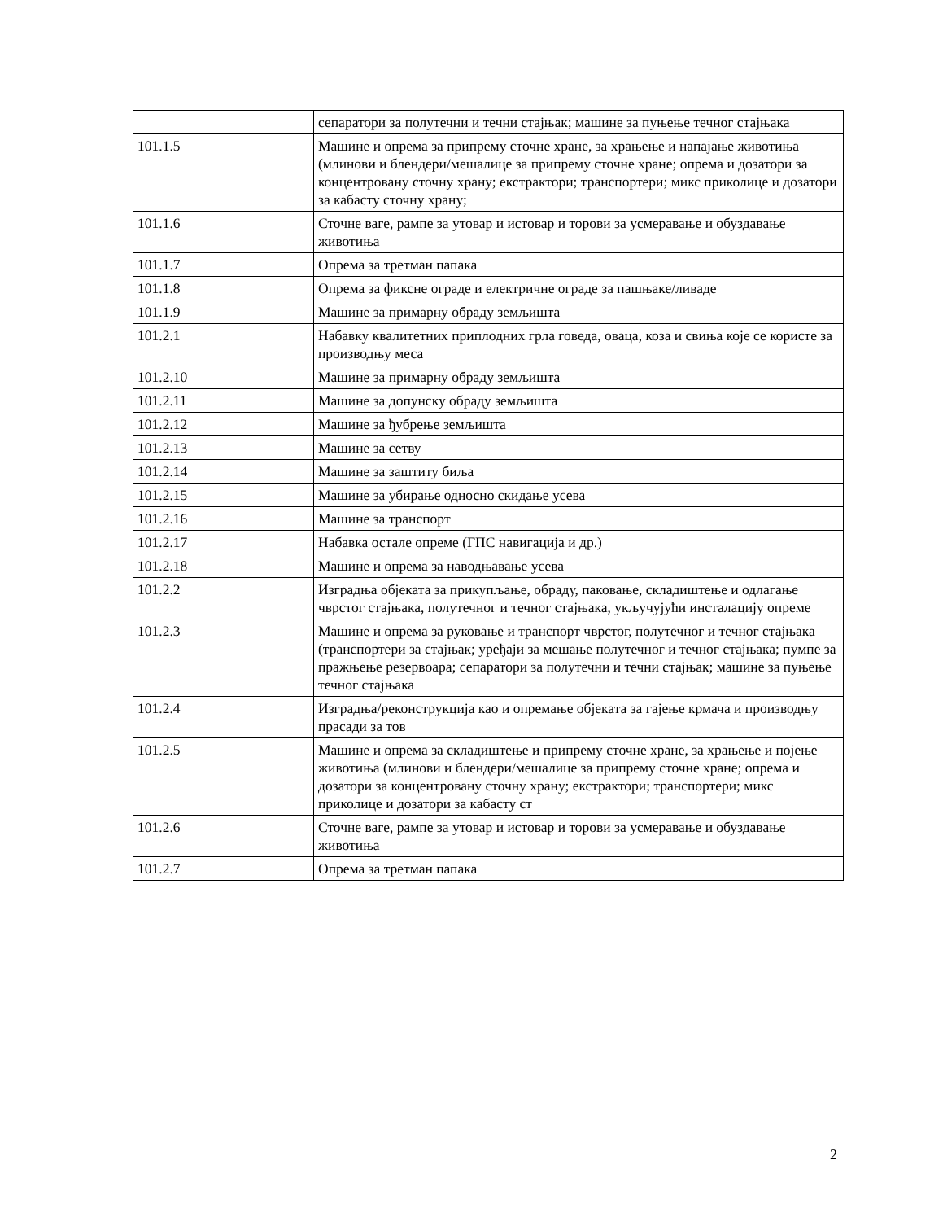| | сепаратори за полутечни и течни стајњак; машине за пуњење течног стајњака |
| 101.1.5 | Машине и опрема за припрему сточне хране, за храњење и напајање животиња (млинови и блендери/мешалице за припрему сточне хране; опрема и дозатори за концентровану сточну храну; екстрактори; транспортери; микс приколице и дозатори за кабасту сточну храну; |
| 101.1.6 | Сточне ваге, рампе за утовар и истовар и торови за усмеравање и обуздавање животиња |
| 101.1.7 | Опрема за третман папака |
| 101.1.8 | Опрема за фиксне ограде и електричне ограде за пашњаке/ливаде |
| 101.1.9 | Машине за примарну обраду земљишта |
| 101.2.1 | Набавку квалитетних приплодних грла говеда, оваца, коза и свиња које се користе за производњу меса |
| 101.2.10 | Машине за примарну обраду земљишта |
| 101.2.11 | Машине за допунску обраду земљишта |
| 101.2.12 | Машине за ђубрење земљишта |
| 101.2.13 | Машине за сетву |
| 101.2.14 | Машине за заштиту биља |
| 101.2.15 | Машине за убирање односно скидање усева |
| 101.2.16 | Машине за транспорт |
| 101.2.17 | Набавка остале опреме (ГПС навигација и др.) |
| 101.2.18 | Машине и опрема за наводњавање усева |
| 101.2.2 | Изградња објеката за прикупљање, обраду, паковање, складиштење и одлагање чврстог стајњака, полутечног и течног стајњака, укључујући инсталацију опреме |
| 101.2.3 | Машине и опрема за руковање и транспорт чврстог, полутечног и течног стајњака (транспортери за стајњак; уређаји за мешање полутечног и течног стајњака; пумпе за пражњење резервоара; сепаратори за полутечни и течни стајњак; машине за пуњење течног стајњака |
| 101.2.4 | Изградња/реконструкција као и опремање објеката за гајење крмача и производњу прасади за тов |
| 101.2.5 | Машине и опрема за складиштење и припрему сточне хране, за храњење и појење животиња (млинови и блендери/мешалице за припрему сточне хране; опрема и дозатори за концентровану сточну храну; екстрактори; транспортери; микс приколице и дозатори за кабасту ст |
| 101.2.6 | Сточне ваге, рампе за утовар и истовар и торови за усмеравање и обуздавање животиња |
| 101.2.7 | Опрема за третман папака |
2